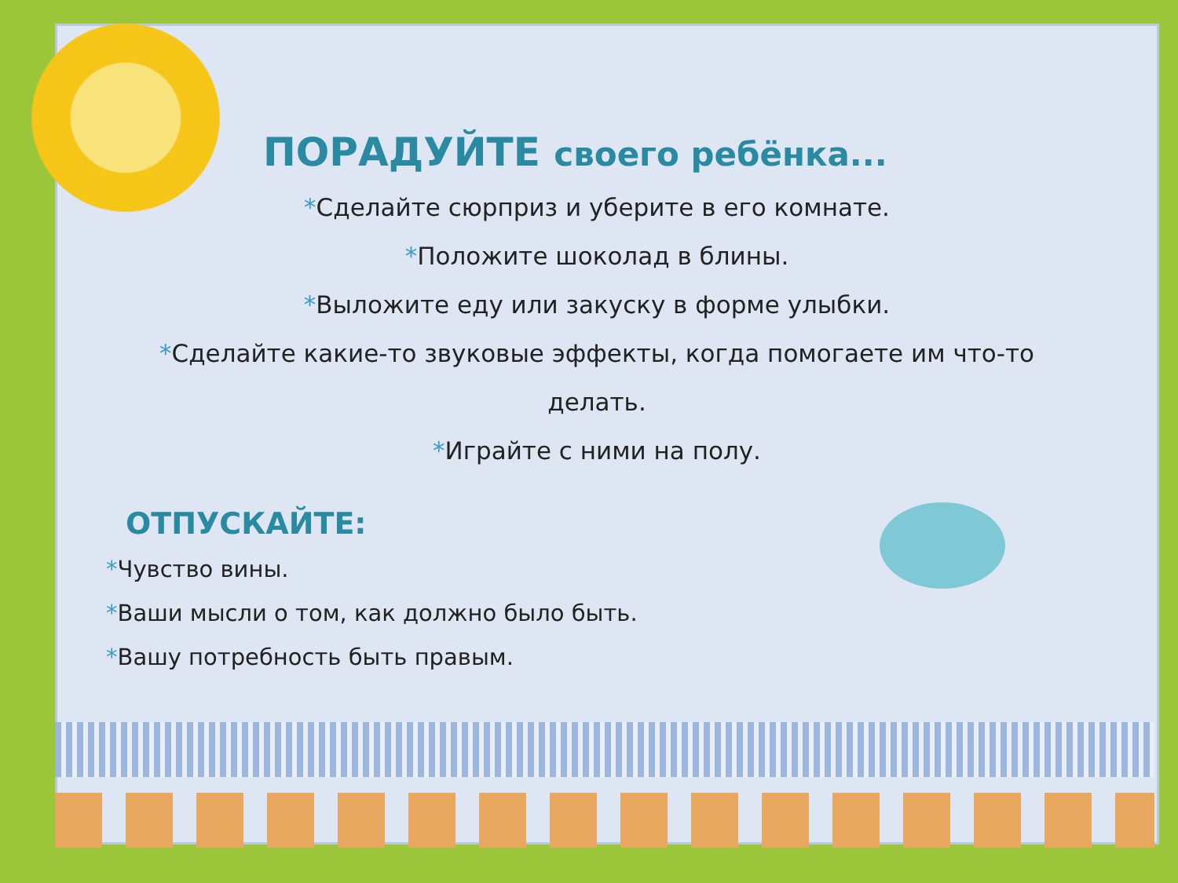ПОРАДУЙТЕ своего ребёнка...
*Сделайте сюрприз и уберите в его комнате.
*Положите шоколад в блины.
*Выложите еду или закуску в форме улыбки.
*Сделайте какие-то звуковые эффекты, когда помогаете им что-то делать.
*Играйте с ними на полу.
ОТПУСКАЙТЕ:
*Чувство вины.
*Ваши мысли о том, как должно было быть.
*Вашу потребность быть правым.